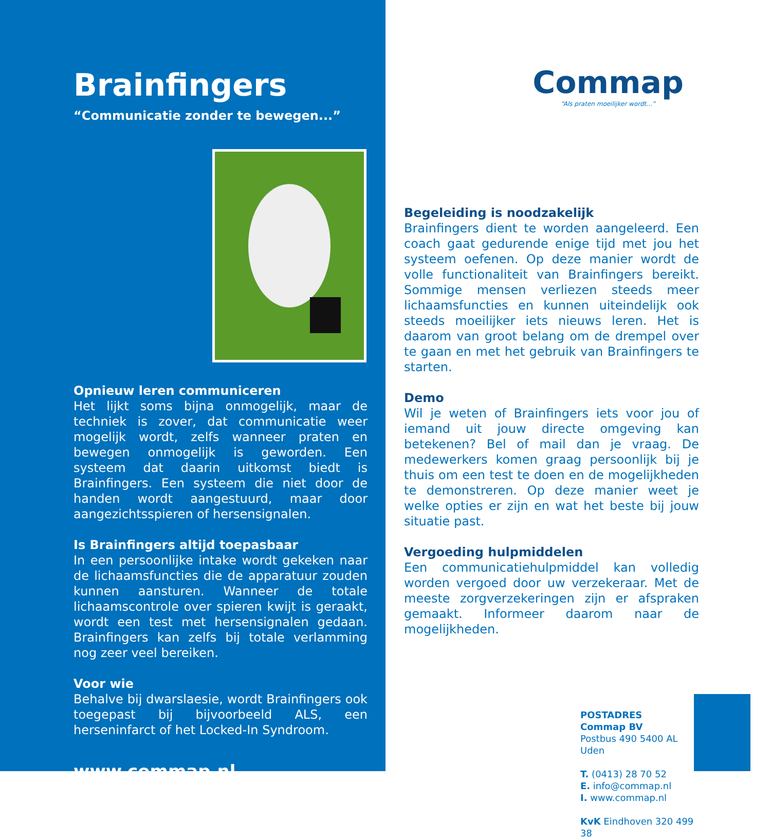Brainfingers
“Communicatie zonder te bewegen...”
Opnieuw leren communiceren
Het lijkt soms bijna onmogelijk, maar de techniek is zover, dat communicatie weer mogelijk wordt, zelfs wanneer praten en bewegen onmogelijk is geworden. Een systeem dat daarin uitkomst biedt is Brainfingers. Een systeem die niet door de handen wordt aangestuurd, maar door aangezichtsspieren of hersensignalen.
Is Brainfingers altijd toepasbaar
In een persoonlijke intake wordt gekeken naar de lichaamsfuncties die de apparatuur zouden kunnen aansturen. Wanneer de totale lichaamscontrole over spieren kwijt is geraakt, wordt een test met hersensignalen gedaan. Brainfingers kan zelfs bij totale verlamming nog zeer veel bereiken.
Voor wie
Behalve bij dwarslaesie, wordt Brainfingers ook toegepast bij bijvoorbeeld ALS, een herseninfarct of het Locked-In Syndroom.
www.commap.nl
Commap
“Als praten moeilijker wordt...”
Begeleiding is noodzakelijk
Brainfingers dient te worden aangeleerd. Een coach gaat gedurende enige tijd met jou het systeem oefenen. Op deze manier wordt de volle functionaliteit van Brainfingers bereikt. Sommige mensen verliezen steeds meer lichaamsfuncties en kunnen uiteindelijk ook steeds moeilijker iets nieuws leren. Het is daarom van groot belang om de drempel over te gaan en met het gebruik van Brainfingers te starten.
Demo
Wil je weten of Brainfingers iets voor jou of iemand uit jouw directe omgeving kan betekenen? Bel of mail dan je vraag. De medewerkers komen graag persoonlijk bij je thuis om een test te doen en de mogelijkheden te demonstreren. Op deze manier weet je welke opties er zijn en wat het beste bij jouw situatie past.
Vergoeding hulpmiddelen
Een communicatiehulpmiddel kan volledig worden vergoed door uw verzekeraar. Met de meeste zorgverzekeringen zijn er afspraken gemaakt. Informeer daarom naar de mogelijkheden.
POSTADRES
Commap BV
Postbus 490 5400 AL Uden
T. (0413) 28 70 52
E. info@commap.nl
I. www.commap.nl
KvK Eindhoven 320 499 38